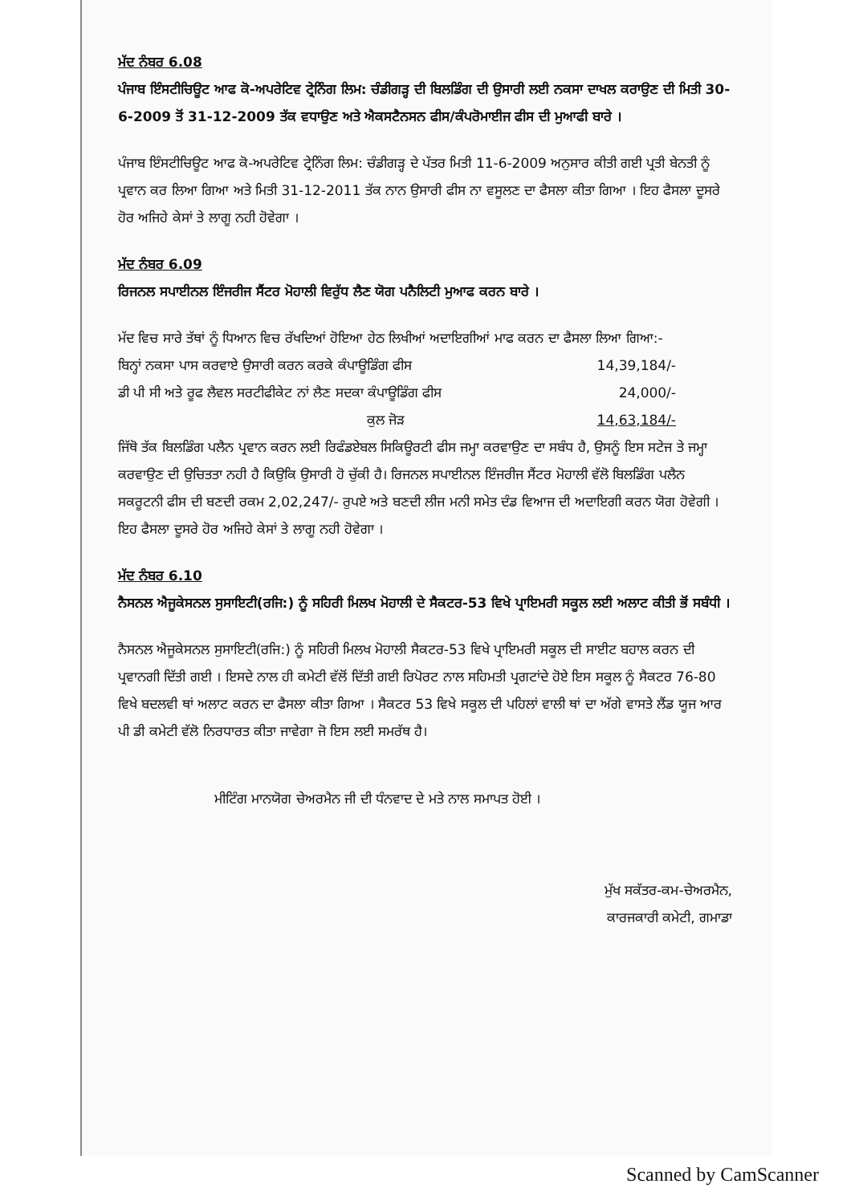ਮੱਦ ਨੰਬਰ 6.08
ਪੰਜਾਬ ਇੰਸਟੀਚਿਊਟ ਆਫ ਕੋ-ਅਪਰੇਟਿਵ ਟ੍ਰੇਨਿੰਗ ਲਿਮ: ਚੰਡੀਗੜ੍ਹ ਦੀ ਬਿਲਡਿੰਗ ਦੀ ਉਸਾਰੀ ਲਈ ਨਕਸਾ ਦਾਖਲ ਕਰਾਉਣ ਦੀ ਮਿਤੀ 30-6-2009 ਤੋਂ 31-12-2009 ਤੱਕ ਵਧਾਉਣ ਅਤੇ ਐਕਸਟੈਨਸਨ ਫੀਸ/ਕੰਪਰੋਮਾਈਜ ਫੀਸ ਦੀ ਮੁਆਫੀ ਬਾਰੇ ।
ਪੰਜਾਬ ਇੰਸਟੀਚਿਊਟ ਆਫ ਕੋ-ਅਪਰੇਟਿਵ ਟ੍ਰੇਨਿੰਗ ਲਿਮ: ਚੰਡੀਗੜ੍ਹ ਦੇ ਪੱਤਰ ਮਿਤੀ 11-6-2009 ਅਨੁਸਾਰ ਕੀਤੀ ਗਈ ਪ੍ਰਤੀ ਬੇਨਤੀ ਨੂੰ ਪ੍ਰਵਾਨ ਕਰ ਲਿਆ ਗਿਆ ਅਤੇ ਮਿਤੀ 31-12-2011 ਤੱਕ ਨਾਨ ਉਸਾਰੀ ਫੀਸ ਨਾ ਵਸੂਲਣ ਦਾ ਫੈਸਲਾ ਕੀਤਾ ਗਿਆ । ਇਹ ਫੈਸਲਾ ਦੂਸਰੇ ਹੋਰ ਅਜਿਹੇ ਕੇਸਾਂ ਤੇ ਲਾਗੂ ਨਹੀ ਹੋਵੇਗਾ ।
ਮੱਦ ਨੰਬਰ 6.09
ਰਿਜਨਲ ਸਪਾਈਨਲ ਇੰਜਰੀਜ ਸੈਂਟਰ ਮੋਹਾਲੀ ਵਿਰੁੱਧ ਲੈਣ ਯੋਗ ਪਨੈਲਿਟੀ ਮੁਆਫ ਕਰਨ ਬਾਰੇ ।
ਮੱਦ ਵਿਚ ਸਾਰੇ ਤੱਥਾਂ ਨੂੰ ਧਿਆਨ ਵਿਚ ਰੱਖਦਿਆਂ ਹੋਇਆ ਹੇਠ ਲਿਖੀਆਂ ਅਦਾਇਗੀਆਂ ਮਾਫ ਕਰਨ ਦਾ ਫੈਸਲਾ ਲਿਆ ਗਿਆ:-
ਬਿਨ੍ਹਾਂ ਨਕਸਾ ਪਾਸ ਕਰਵਾਏ ਉਸਾਰੀ ਕਰਨ ਕਰਕੇ ਕੰਪਾਊਡਿੰਗ ਫੀਸ 14,39,184/-
ਡੀ ਪੀ ਸੀ ਅਤੇ ਰੂਫ ਲੈਵਲ ਸਰਟੀਫੀਕੇਟ ਨਾਂ ਲੈਣ ਸਦਕਾ ਕੰਪਾਊਡਿੰਗ ਫੀਸ 24,000/-
ਕੁਲ ਜੋੜ 14,63,184/-
ਜਿੱਥੋ ਤੱਕ ਬਿਲਡਿੰਗ ਪਲੈਨ ਪ੍ਰਵਾਨ ਕਰਨ ਲਈ ਰਿਫੰਡਏਬਲ ਸਿਕਿਊਰਟੀ ਫੀਸ ਜਮ੍ਹਾ ਕਰਵਾਉਣ ਦਾ ਸਬੰਧ ਹੈ, ਉਸਨੂੰ ਇਸ ਸਟੇਜ ਤੇ ਜਮ੍ਹਾ ਕਰਵਾਉਣ ਦੀ ਉਚਿਤਤਾ ਨਹੀ ਹੈ ਕਿਉਕਿ ਉਸਾਰੀ ਹੋ ਚੁੱਕੀ ਹੈ। ਰਿਜਨਲ ਸਪਾਈਨਲ ਇੰਜਰੀਜ ਸੈਂਟਰ ਮੋਹਾਲੀ ਵੱਲੋ ਬਿਲਡਿੰਗ ਪਲੈਨ ਸਕਰੂਟਨੀ ਫੀਸ ਦੀ ਬਣਦੀ ਰਕਮ 2,02,247/- ਰੁਪਏ ਅਤੇ ਬਣਦੀ ਲੀਜ ਮਨੀ ਸਮੇਤ ਦੰਡ ਵਿਆਜ ਦੀ ਅਦਾਇਗੀ ਕਰਨ ਯੋਗ ਹੋਵੇਗੀ । ਇਹ ਫੈਸਲਾ ਦੂਸਰੇ ਹੋਰ ਅਜਿਹੇ ਕੇਸਾਂ ਤੇ ਲਾਗੂ ਨਹੀ ਹੋਵੇਗਾ ।
ਮੱਦ ਨੰਬਰ 6.10
ਨੈਸਨਲ ਐਜੂਕੇਸਨਲ ਸੁਸਾਇਟੀ(ਰਜਿ:) ਨੂੰ ਸਹਿਰੀ ਮਿਲਖ ਮੋਹਾਲੀ ਦੇ ਸੈਕਟਰ-53 ਵਿਖੇ ਪ੍ਰਾਇਮਰੀ ਸਕੂਲ ਲਈ ਅਲਾਟ ਕੀਤੀ ਭੋਂ ਸਬੰਧੀ ।
ਨੈਸਨਲ ਐਜੂਕੇਸਨਲ ਸੁਸਾਇਟੀ(ਰਜਿ:) ਨੂੰ ਸਹਿਰੀ ਮਿਲਖ ਮੋਹਾਲੀ ਸੈਕਟਰ-53 ਵਿਖੇ ਪ੍ਰਾਇਮਰੀ ਸਕੂਲ ਦੀ ਸਾਈਟ ਬਹਾਲ ਕਰਨ ਦੀ ਪ੍ਰਵਾਨਗੀ ਦਿੱਤੀ ਗਈ । ਇਸਦੇ ਨਾਲ ਹੀ ਕਮੇਟੀ ਵੱਲੋਂ ਦਿੱਤੀ ਗਈ ਰਿਪੋਰਟ ਨਾਲ ਸਹਿਮਤੀ ਪ੍ਰਗਟਾਂਦੇ ਹੋਏ ਇਸ ਸਕੂਲ ਨੂੰ ਸੈਕਟਰ 76-80 ਵਿਖੇ ਬਦਲਵੀ ਥਾਂ ਅਲਾਟ ਕਰਨ ਦਾ ਫੈਸਲਾ ਕੀਤਾ ਗਿਆ । ਸੈਕਟਰ 53 ਵਿਖੇ ਸਕੂਲ ਦੀ ਪਹਿਲਾਂ ਵਾਲੀ ਥਾਂ ਦਾ ਅੱਗੇ ਵਾਸਤੇ ਲੈਂਡ ਯੂਜ ਆਰ ਪੀ ਡੀ ਕਮੇਟੀ ਵੱਲੋ ਨਿਰਧਾਰਤ ਕੀਤਾ ਜਾਵੇਗਾ ਜੋ ਇਸ ਲਈ ਸਮਰੱਥ ਹੈ।
ਮੀਟਿੰਗ ਮਾਨਯੋਗ ਚੇਅਰਮੈਨ ਜੀ ਦੀ ਧੰਨਵਾਦ ਦੇ ਮਤੇ ਨਾਲ ਸਮਾਪਤ ਹੋਈ ।
ਮੁੱਖ ਸਕੱਤਰ-ਕਮ-ਚੇਅਰਮੈਨ,
ਕਾਰਜਕਾਰੀ ਕਮੇਟੀ, ਗਮਾਡਾ
Scanned by CamScanner